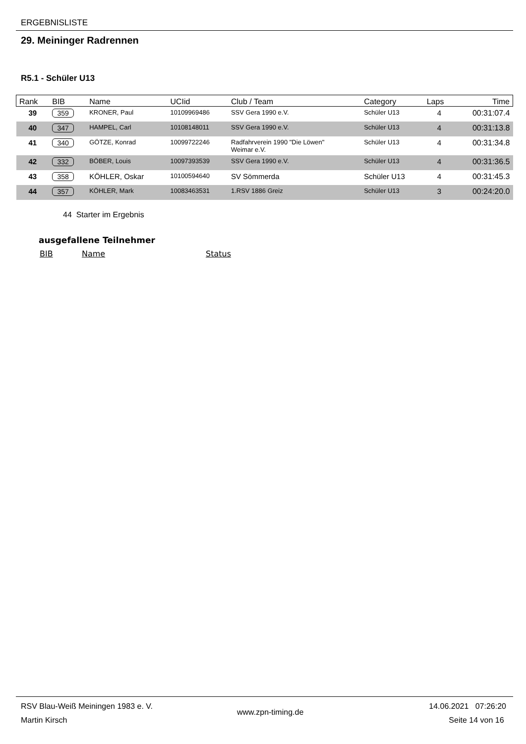ERGEBNISLISTE
29. Meininger Radrennen
R5.1 - Schüler U13
| Rank | BIB | Name | UCIid | Club / Team | Category | Laps | Time |
| --- | --- | --- | --- | --- | --- | --- | --- |
| 39 | 359 | KRONER, Paul | 10109969486 | SSV Gera 1990 e.V. | Schüler U13 | 4 | 00:31:07.4 |
| 40 | 347 | HAMPEL, Carl | 10108148011 | SSV Gera 1990 e.V. | Schüler U13 | 4 | 00:31:13.8 |
| 41 | 340 | GÖTZE, Konrad | 10099722246 | Radfahrverein 1990 "Die Löwen" Weimar e.V. | Schüler U13 | 4 | 00:31:34.8 |
| 42 | 332 | BÖBER, Louis | 10097393539 | SSV Gera 1990 e.V. | Schüler U13 | 4 | 00:31:36.5 |
| 43 | 358 | KÖHLER, Oskar | 10100594640 | SV Sömmerda | Schüler U13 | 4 | 00:31:45.3 |
| 44 | 357 | KÖHLER, Mark | 10083463531 | 1.RSV 1886 Greiz | Schüler U13 | 3 | 00:24:20.0 |
44 Starter im Ergebnis
ausgefallene Teilnehmer
BIB Name Status
RSV Blau-Weiß Meiningen 1983 e. V.
Martin Kirsch
www.zpn-timing.de
14.06.2021 07:26:20
Seite 14 von 16